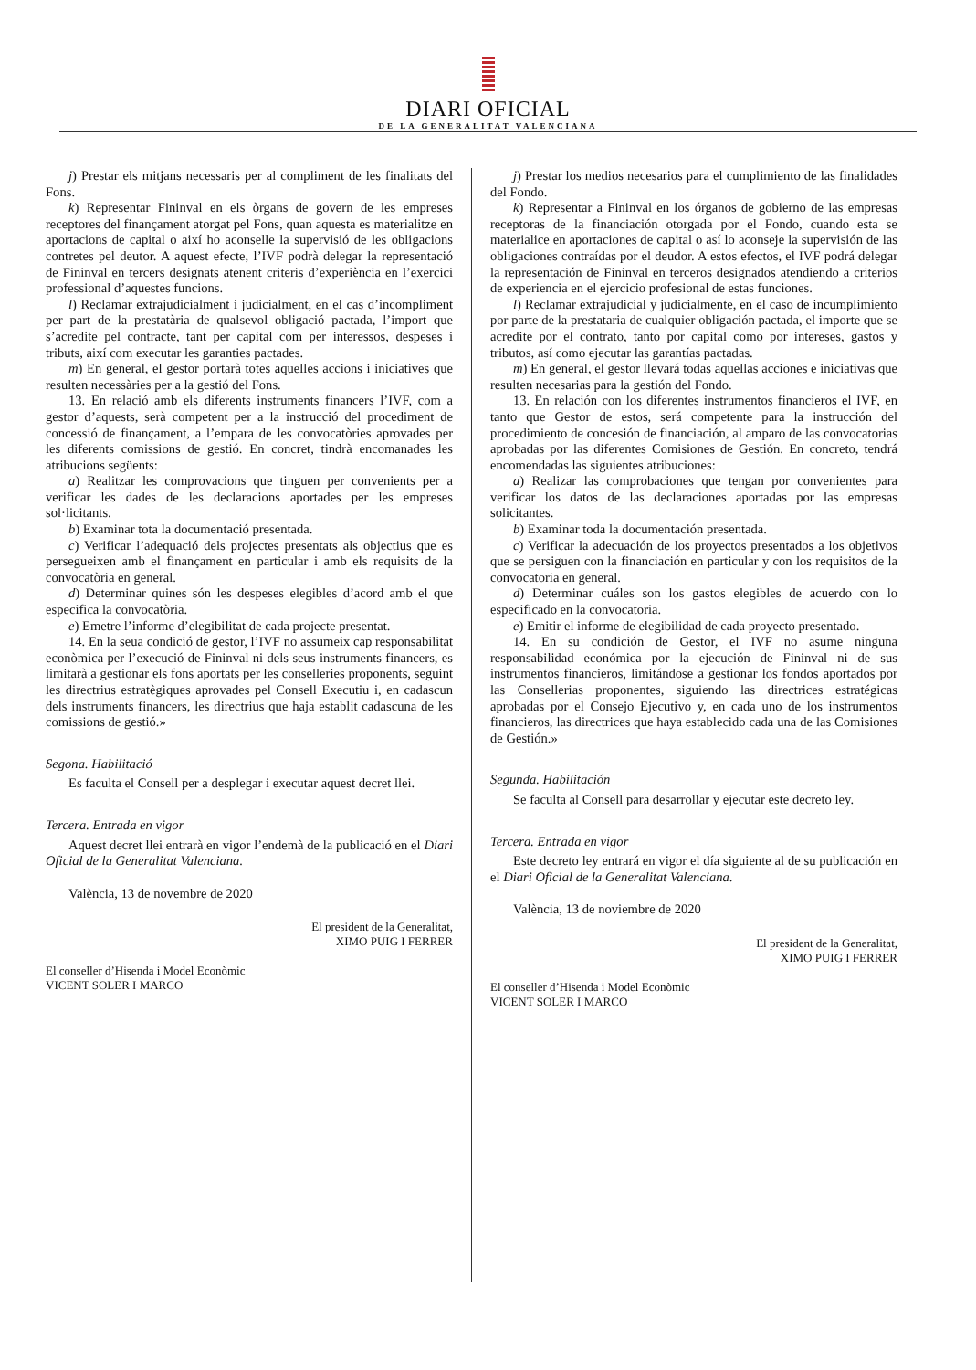DIARI OFICIAL
DE LA GENERALITAT VALENCIANA
j) Prestar els mitjans necessaris per al compliment de les finalitats del Fons.
k) Representar Fininval en els òrgans de govern de les empreses receptores del finançament atorgat pel Fons, quan aquesta es materialitze en aportacions de capital o així ho aconselle la supervisió de les obligacions contretes pel deutor. A aquest efecte, l’IVF podrà delegar la representació de Fininval en tercers designats atenent criteris d’experiència en l’exercici professional d’aquestes funcions.
l) Reclamar extrajudicialment i judicialment, en el cas d’incompliment per part de la prestatària de qualsevol obligació pactada, l’import que s’acredite pel contracte, tant per capital com per interessos, despeses i tributs, així com executar les garanties pactades.
m) En general, el gestor portarà totes aquelles accions i iniciatives que resulten necessàries per a la gestió del Fons.
13. En relació amb els diferents instruments financers l’IVF, com a gestor d’aquests, serà competent per a la instrucció del procediment de concessió de finançament, a l’empara de les convocatòries aprovades per les diferents comissions de gestió. En concret, tindrà encomanades les atribucions següents:
a) Realitzar les comprovacions que tinguen per convenients per a verificar les dades de les declaracions aportades per les empreses sol·licitants.
b) Examinar tota la documentació presentada.
c) Verificar l’adequació dels projectes presentats als objectius que es persegueixen amb el finançament en particular i amb els requisits de la convocatòria en general.
d) Determinar quines són les despeses elegibles d’acord amb el que especifica la convocatòria.
e) Emetre l’informe d’elegibilitat de cada projecte presentat.
14. En la seua condició de gestor, l’IVF no assumeix cap responsabilitat econòmica per l’execució de Fininval ni dels seus instruments financers, es limitarà a gestionar els fons aportats per les conselleries proponents, seguint les directrius estratègiques aprovades pel Consell Executiu i, en cadascun dels instruments financers, les directrius que haja establit cadascuna de les comissions de gestió.»
Segona. Habilitació
Es faculta el Consell per a desplegar i executar aquest decret llei.
Tercera. Entrada en vigor
Aquest decret llei entrarà en vigor l’endemà de la publicació en el Diari Oficial de la Generalitat Valenciana.
València, 13 de novembre de 2020
El president de la Generalitat,
XIMO PUIG I FERRER
El conseller d’Hisenda i Model Econòmic
VICENT SOLER I MARCO
j) Prestar los medios necesarios para el cumplimiento de las finalidades del Fondo.
k) Representar a Fininval en los órganos de gobierno de las empresas receptoras de la financiación otorgada por el Fondo, cuando esta se materialice en aportaciones de capital o así lo aconseje la supervisión de las obligaciones contraídas por el deudor. A estos efectos, el IVF podrá delegar la representación de Fininval en terceros designados atendiendo a criterios de experiencia en el ejercicio profesional de estas funciones.
l) Reclamar extrajudicial y judicialmente, en el caso de incumplimiento por parte de la prestataria de cualquier obligación pactada, el importe que se acredite por el contrato, tanto por capital como por intereses, gastos y tributos, así como ejecutar las garantías pactadas.
m) En general, el gestor llevará todas aquellas acciones e iniciativas que resulten necesarias para la gestión del Fondo.
13. En relación con los diferentes instrumentos financieros el IVF, en tanto que Gestor de estos, será competente para la instrucción del procedimiento de concesión de financiación, al amparo de las convocatorias aprobadas por las diferentes Comisiones de Gestión. En concreto, tendrá encomendadas las siguientes atribuciones:
a) Realizar las comprobaciones que tengan por convenientes para verificar los datos de las declaraciones aportadas por las empresas solicitantes.
b) Examinar toda la documentación presentada.
c) Verificar la adecuación de los proyectos presentados a los objetivos que se persiguen con la financiación en particular y con los requisitos de la convocatoria en general.
d) Determinar cuáles son los gastos elegibles de acuerdo con lo especificado en la convocatoria.
e) Emitir el informe de elegibilidad de cada proyecto presentado.
14. En su condición de Gestor, el IVF no asume ninguna responsabilidad económica por la ejecución de Fininval ni de sus instrumentos financieros, limitándose a gestionar los fondos aportados por las Consellerias proponentes, siguiendo las directrices estratégicas aprobadas por el Consejo Ejecutivo y, en cada uno de los instrumentos financieros, las directrices que haya establecido cada una de las Comisiones de Gestión.»
Segunda. Habilitación
Se faculta al Consell para desarrollar y ejecutar este decreto ley.
Tercera. Entrada en vigor
Este decreto ley entrará en vigor el día siguiente al de su publicación en el Diari Oficial de la Generalitat Valenciana.
València, 13 de noviembre de 2020
El president de la Generalitat,
XIMO PUIG I FERRER
El conseller d’Hisenda i Model Econòmic
VICENT SOLER I MARCO